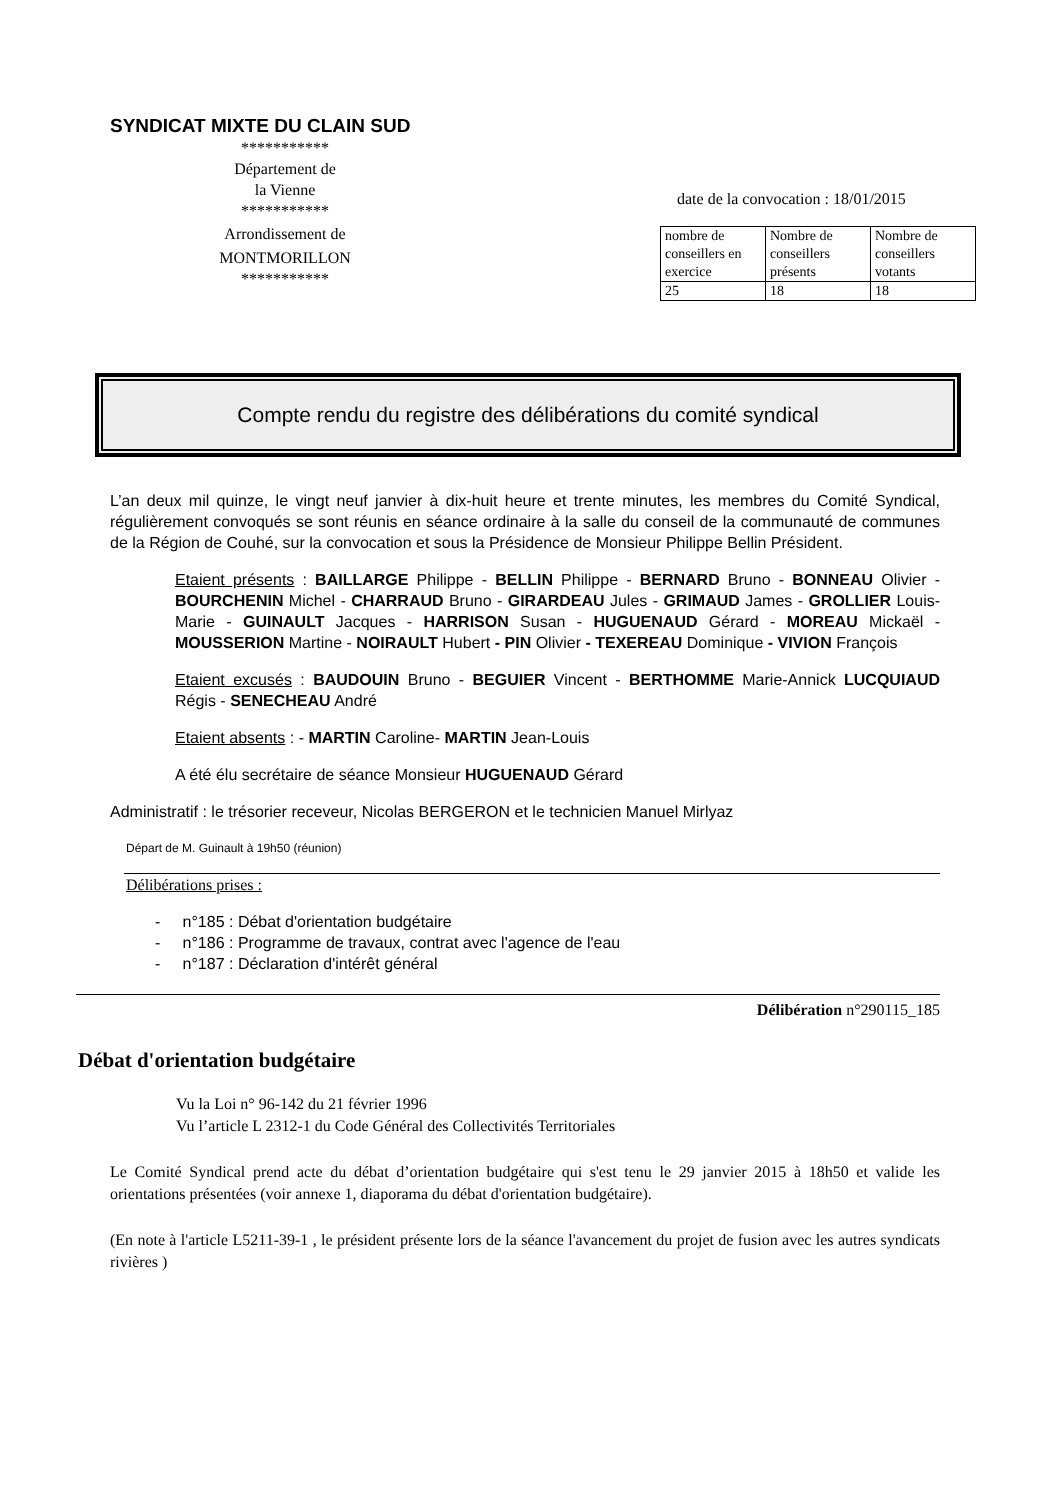SYNDICAT MIXTE DU CLAIN SUD
***********
Département de
la Vienne
***********
Arrondissement de
MONTMORILLON
***********
date de la convocation : 18/01/2015
| nombre de conseillers en exercice | Nombre de conseillers présents | Nombre de conseillers votants |
| 25 | 18 | 18 |
Compte rendu du registre des délibérations du comité syndical
L’an deux mil quinze, le vingt neuf janvier à dix-huit heure et trente minutes, les membres du Comité Syndical, régulièrement convoqués se sont réunis en séance ordinaire à la salle du conseil de la communauté de communes de la Région de Couhé, sur la convocation et sous la Présidence de Monsieur Philippe Bellin Président.
Etaient présents : BAILLARGE Philippe - BELLIN Philippe - BERNARD Bruno - BONNEAU Olivier - BOURCHENIN Michel - CHARRAUD Bruno - GIRARDEAU Jules - GRIMAUD James - GROLLIER Louis-Marie - GUINAULT Jacques - HARRISON Susan - HUGUENAUD Gérard - MOREAU Mickaël - MOUSSERION Martine - NOIRAULT Hubert - PIN Olivier - TEXEREAU Dominique - VIVION François
Etaient excusés : BAUDOUIN Bruno - BEGUIER Vincent - BERTHOMME Marie-Annick LUCQUIAUD Régis - SENECHEAU André
Etaient absents : - MARTIN Caroline- MARTIN Jean-Louis
A été élu secrétaire de séance Monsieur HUGUENAUD Gérard
Administratif : le trésorier receveur, Nicolas BERGERON et le technicien Manuel Mirlyaz
Départ de M. Guinault à 19h50 (réunion)
Délibérations prises :
- n°185 : Débat d'orientation budgétaire
- n°186 : Programme de travaux, contrat avec l'agence de l'eau
- n°187 : Déclaration d'intérêt général
Délibération n°290115_185
Débat d'orientation budgétaire
Vu la Loi n° 96-142 du 21 février 1996
Vu l’article L 2312-1 du Code Général des Collectivités Territoriales
Le Comité Syndical prend acte du débat d’orientation budgétaire qui s'est tenu le 29 janvier 2015 à 18h50 et valide les orientations présentées (voir annexe 1, diaporama du débat d'orientation budgétaire).
(En note à l'article L5211-39-1 , le président présente lors de la séance l'avancement du projet de fusion avec les autres syndicats rivières )